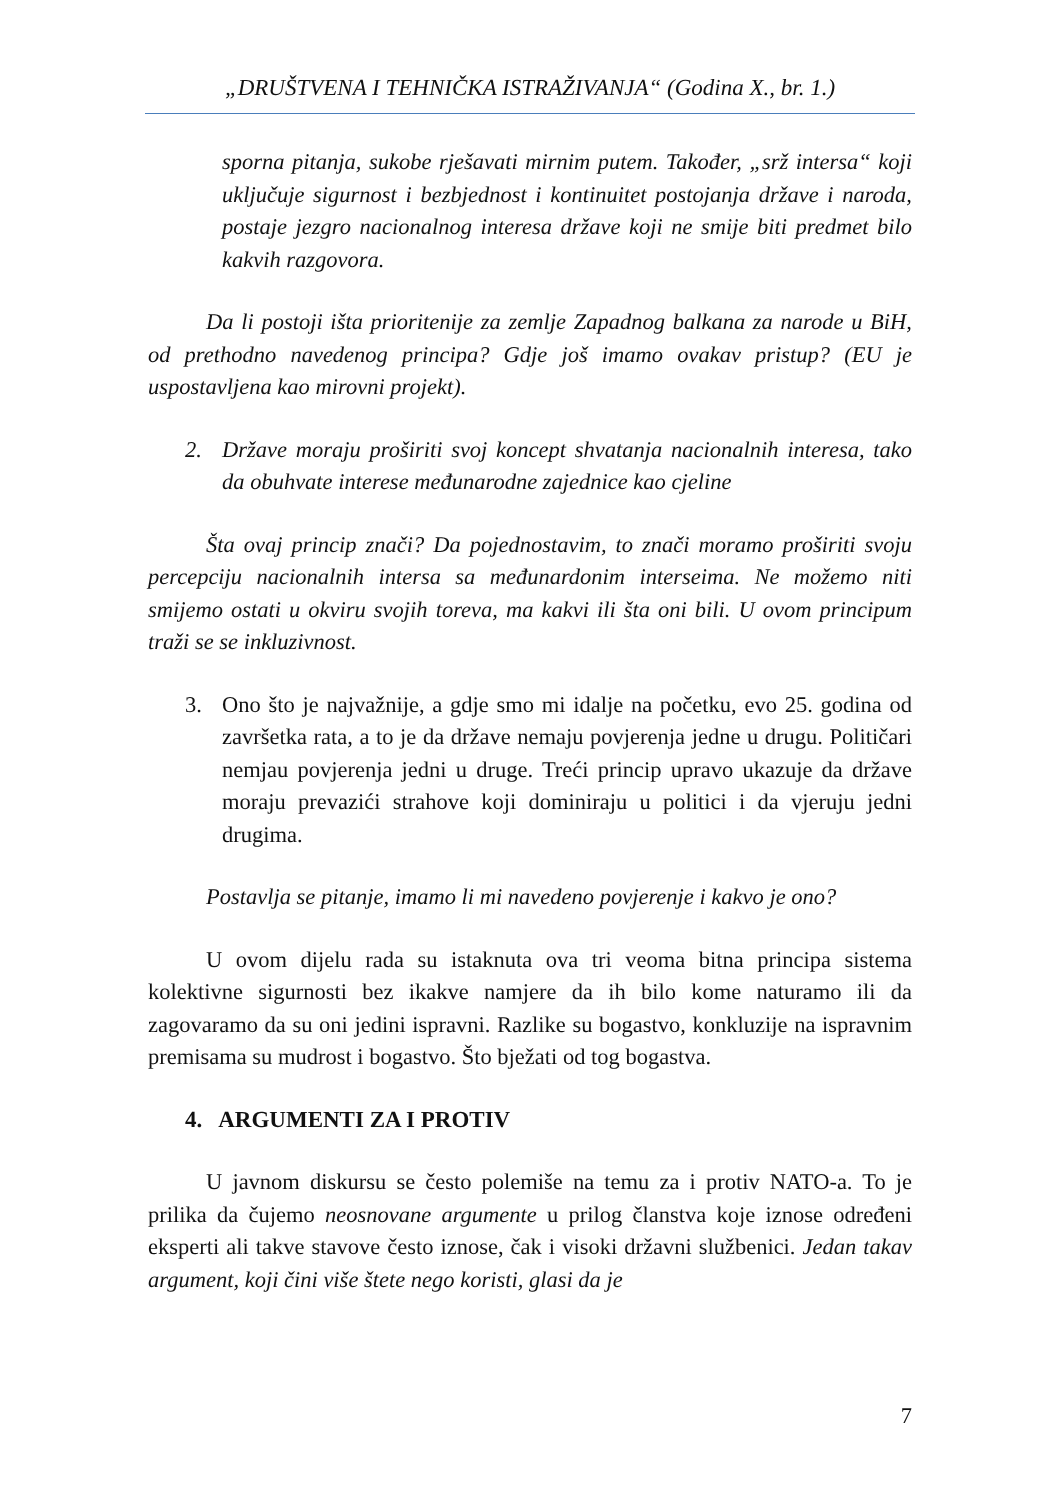„DRUŠTVENA I TEHNIČKA ISTRAŽIVANJA“ (Godina X., br. 1.)
sporna pitanja, sukobe rješavati mirnim putem. Također, „srž intersa“ koji uključuje sigurnost i bezbjednost i kontinuitet postojanja države i naroda, postaje jezgro nacionalnog interesa države koji ne smije biti predmet bilo kakvih razgovora.
Da li postoji išta prioritenije za zemlje Zapadnog balkana za narode u BiH, od prethodno navedenog principa? Gdje još imamo ovakav pristup? (EU je uspostavljena kao mirovni projekt).
2. Države moraju proširiti svoj koncept shvatanja nacionalnih interesa, tako da obuhvate interese međunarodne zajednice kao cjeline
Šta ovaj princip znači? Da pojednostavim, to znači moramo proširiti svoju percepciju nacionalnih intersa sa međunardonim interseima. Ne možemo niti smijemo ostati u okviru svojih toreva, ma kakvi ili šta oni bili. U ovom principum traži se se inkluzivnost.
3. Ono što je najvažnije, a gdje smo mi idalje na početku, evo 25. godina od završetka rata, a to je da države nemaju povjerenja jedne u drugu. Političari nemjau povjerenja jedni u druge. Treći princip upravo ukazuje da države moraju prevazići strahove koji dominiraju u politici i da vjeruju jedni drugima.
Postavlja se pitanje, imamo li mi navedeno povjerenje i kakvo je ono?
U ovom dijelu rada su istaknuta ova tri veoma bitna principa sistema kolektivne sigurnosti bez ikakve namjere da ih bilo kome naturamo ili da zagovaramo da su oni jedini ispravni. Razlike su bogastvo, konkluzije na ispravnim premisama su mudrost i bogastvo. Što bježati od tog bogastva.
4. ARGUMENTI ZA I PROTIV
U javnom diskursu se često polemiše na temu za i protiv NATO-a. To je prilika da čujemo neosnovane argumente u prilog članstva koje iznose određeni eksperti ali takve stavove često iznose, čak i visoki državni službenici. Jedan takav argument, koji čini više štete nego koristi, glasi da je
7